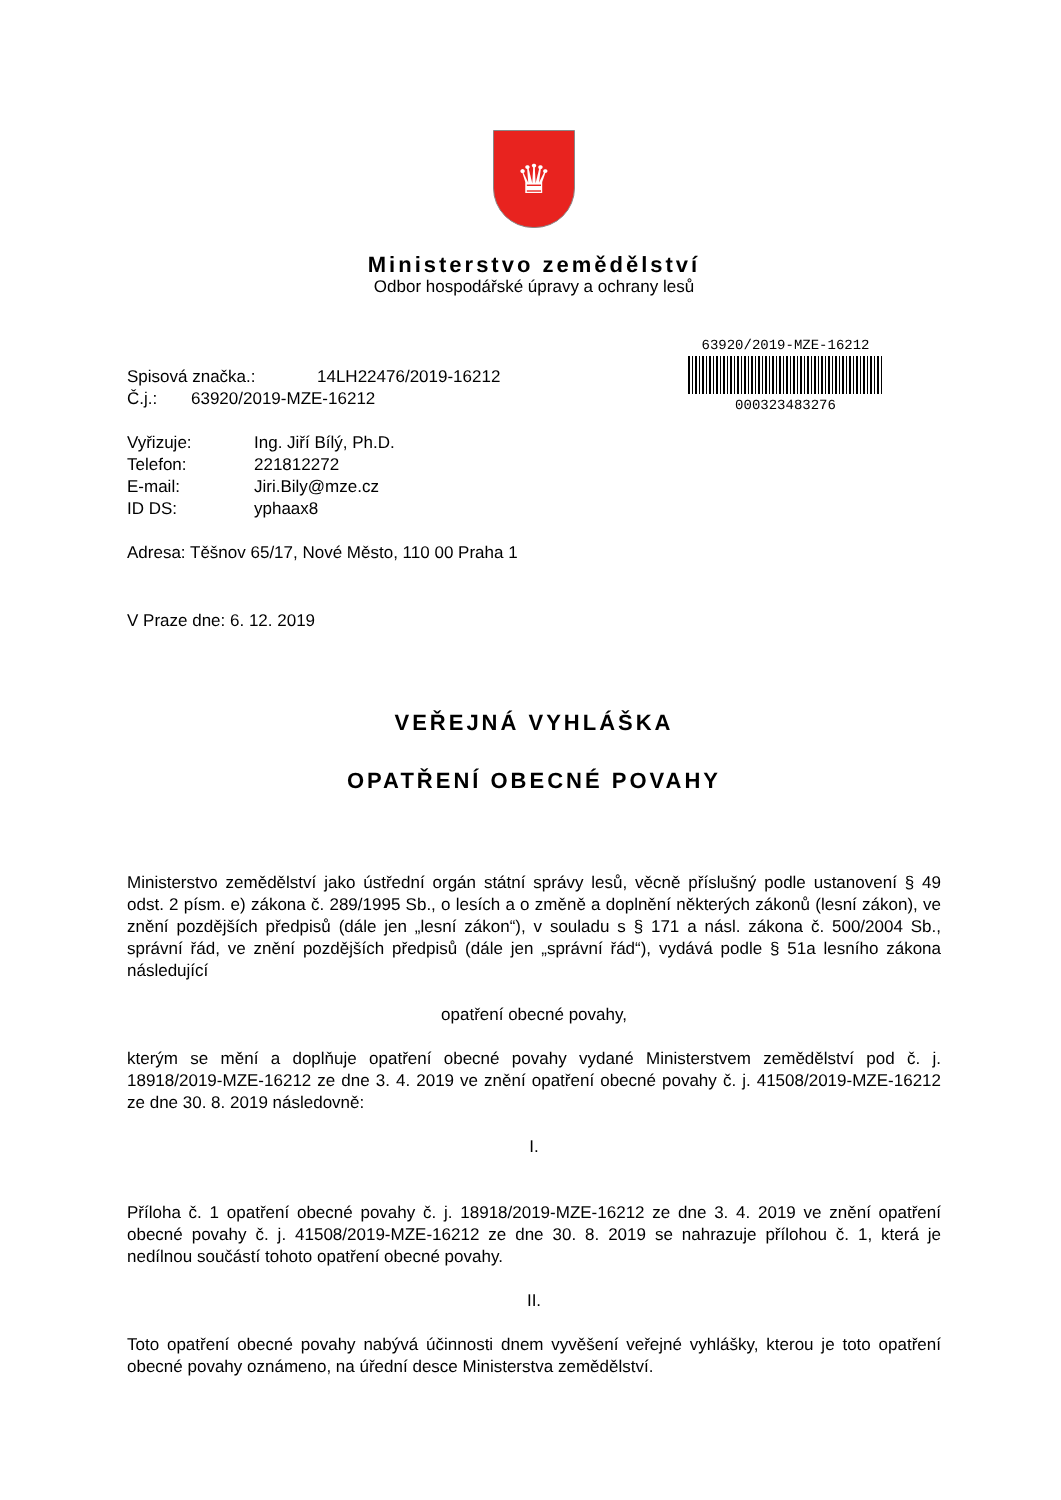♛
Ministerstvo zemědělství
Odbor hospodářské úpravy a ochrany lesů
| Spisová značka.: | 14LH22476/2019-16212 |
| Č.j.: | 63920/2019-MZE-16212 |
| Vyřizuje: | Ing. Jiří Bílý, Ph.D. |
| Telefon: | 221812272 |
| E-mail: | Jiri.Bily@mze.cz |
| ID DS: | yphaax8 |
63920/2019-MZE-16212
000323483276
Adresa: Těšnov 65/17, Nové Město, 110 00 Praha 1
V Praze dne: 6. 12. 2019
VEŘEJNÁ VYHLÁŠKA
OPATŘENÍ OBECNÉ POVAHY
Ministerstvo zemědělství jako ústřední orgán státní správy lesů, věcně příslušný podle ustanovení § 49 odst. 2 písm. e) zákona č. 289/1995 Sb., o lesích a o změně a doplnění některých zákonů (lesní zákon), ve znění pozdějších předpisů (dále jen „lesní zákon“), v souladu s § 171 a násl. zákona č. 500/2004 Sb., správní řád, ve znění pozdějších předpisů (dále jen „správní řád“), vydává podle § 51a lesního zákona následující
opatření obecné povahy,
kterým se mění a doplňuje opatření obecné povahy vydané Ministerstvem zemědělství pod č. j. 18918/2019-MZE-16212 ze dne 3. 4. 2019 ve znění opatření obecné povahy č. j. 41508/2019-MZE-16212 ze dne 30. 8. 2019 následovně:
I.
Příloha č. 1 opatření obecné povahy č. j. 18918/2019-MZE-16212 ze dne 3. 4. 2019 ve znění opatření obecné povahy č. j. 41508/2019-MZE-16212 ze dne 30. 8. 2019 se nahrazuje přílohou č. 1, která je nedílnou součástí tohoto opatření obecné povahy.
II.
Toto opatření obecné povahy nabývá účinnosti dnem vyvěšení veřejné vyhlášky, kterou je toto opatření obecné povahy oznámeno, na úřední desce Ministerstva zemědělství.